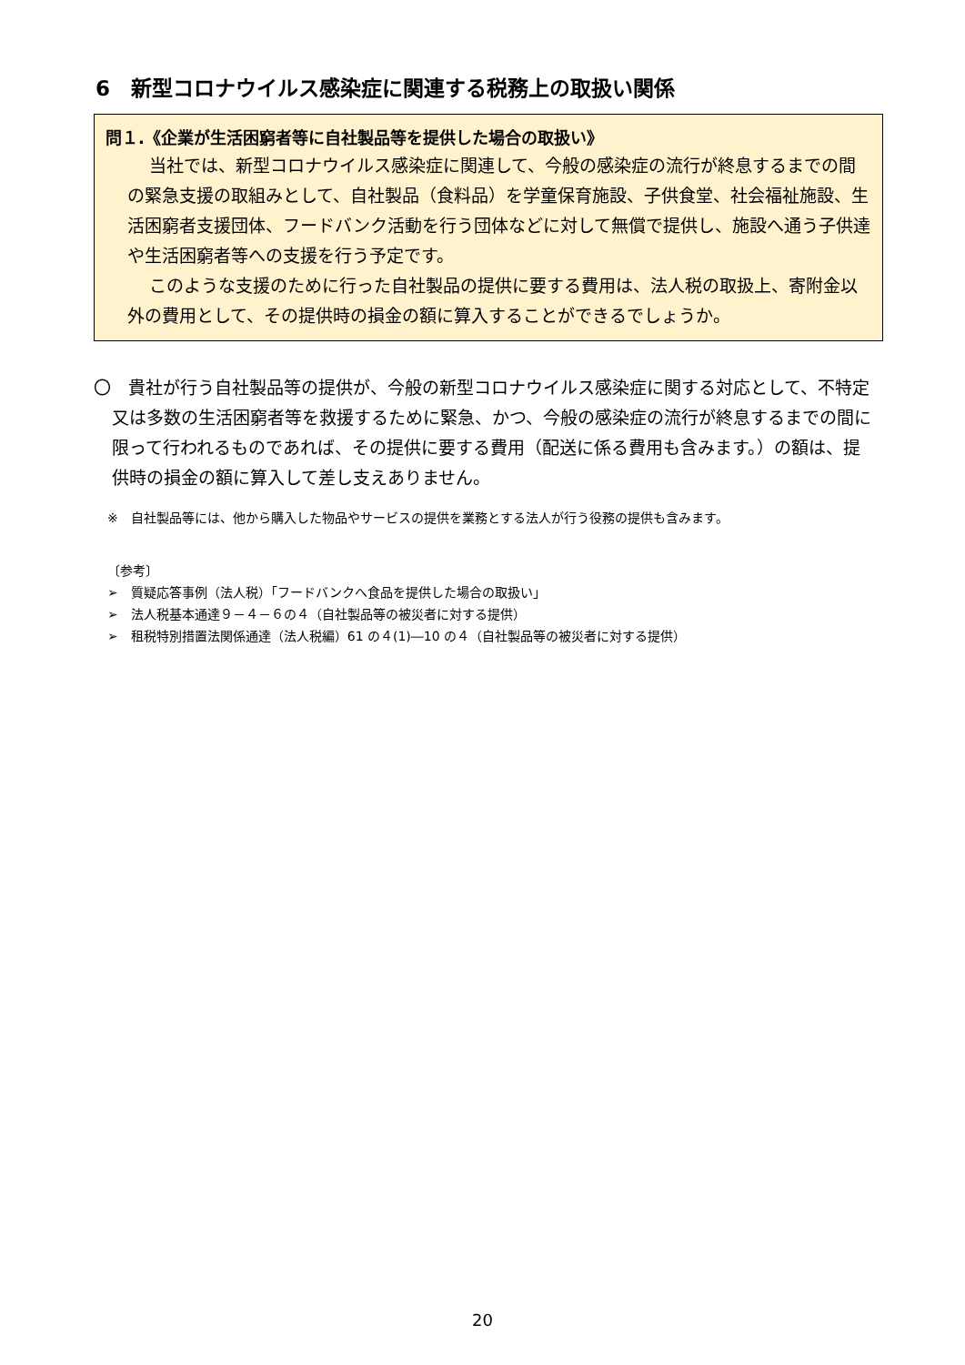6　新型コロナウイルス感染症に関連する税務上の取扱い関係
問１.《企業が生活困窮者等に自社製品等を提供した場合の取扱い》
当社では、新型コロナウイルス感染症に関連して、今般の感染症の流行が終息するまでの間の緊急支援の取組みとして、自社製品（食料品）を学童保育施設、子供食堂、社会福祉施設、生活困窮者支援団体、フードバンク活動を行う団体などに対して無償で提供し、施設へ通う子供達や生活困窮者等への支援を行う予定です。
このような支援のために行った自社製品の提供に要する費用は、法人税の取扱上、寄附金以外の費用として、その提供時の損金の額に算入することができるでしょうか。
〇　貴社が行う自社製品等の提供が、今般の新型コロナウイルス感染症に関する対応として、不特定又は多数の生活困窮者等を救援するために緊急、かつ、今般の感染症の流行が終息するまでの間に限って行われるものであれば、その提供に要する費用（配送に係る費用も含みます。）の額は、提供時の損金の額に算入して差し支えありません。
※　自社製品等には、他から購入した物品やサービスの提供を業務とする法人が行う役務の提供も含みます。
〔参考〕
➢　質疑応答事例（法人税）「フードバンクへ食品を提供した場合の取扱い」
➢　法人税基本通達９－４－６の４（自社製品等の被災者に対する提供）
➢　租税特別措置法関係通達（法人税編）61 の４(1)―10 の４（自社製品等の被災者に対する提供）
20